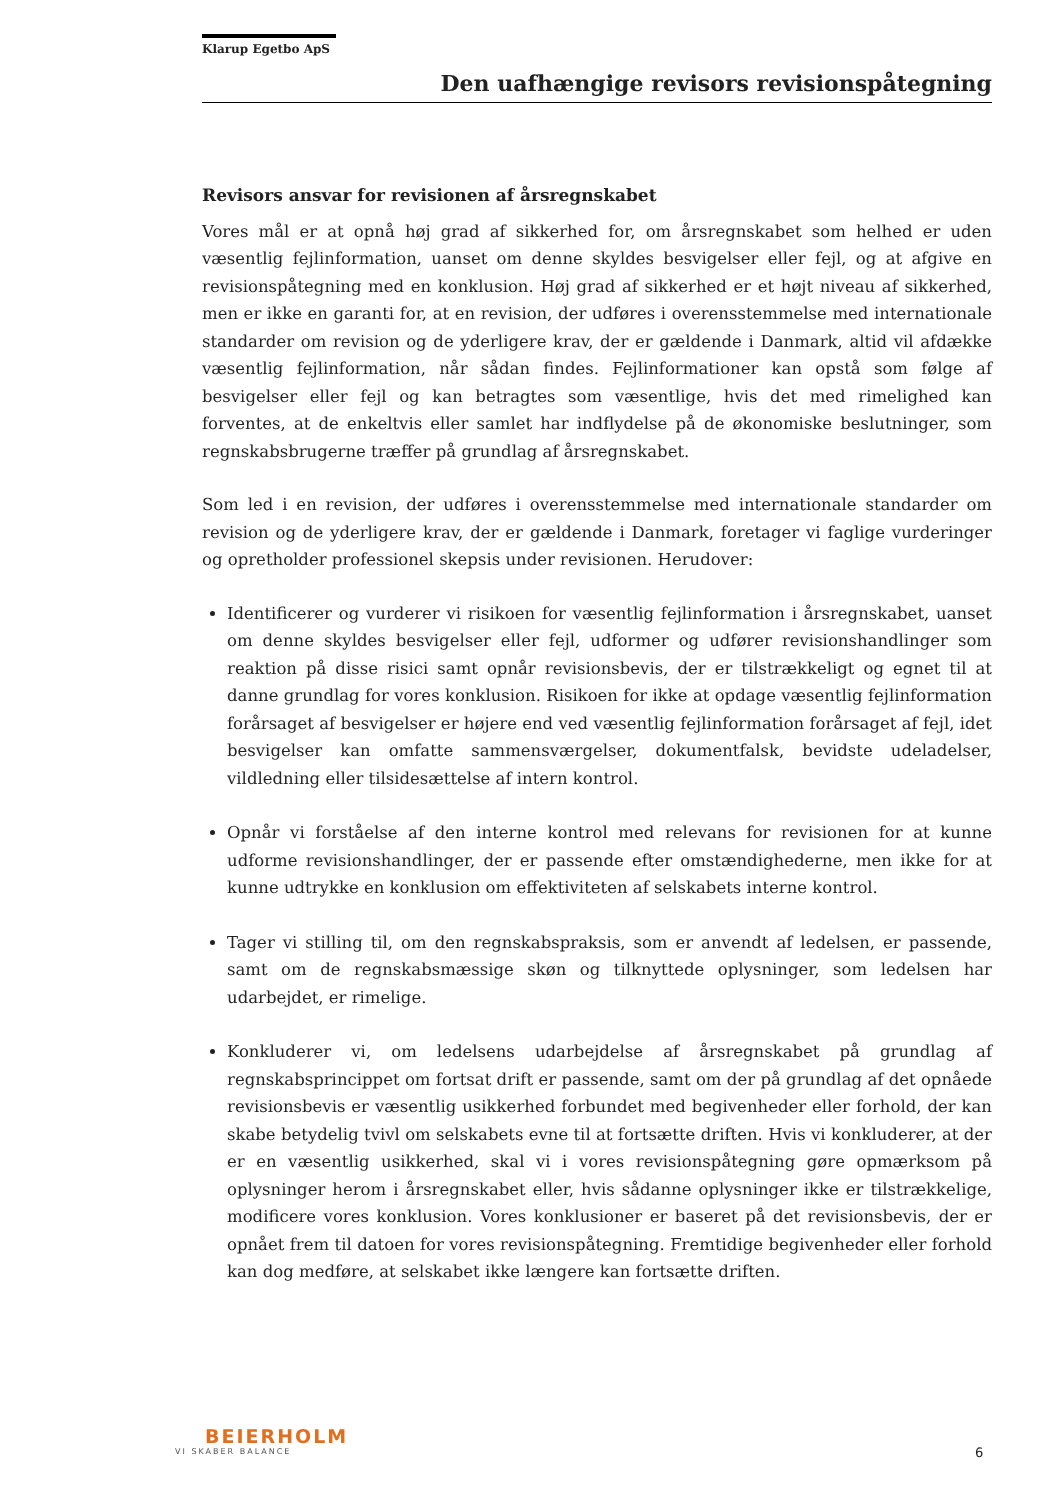Klarup Egetbo ApS
Den uafhængige revisors revisionspåtegning
Revisors ansvar for revisionen af årsregnskabet
Vores mål er at opnå høj grad af sikkerhed for, om årsregnskabet som helhed er uden væsentlig fejlinformation, uanset om denne skyldes besvigelser eller fejl, og at afgive en revisionspåtegning med en konklusion. Høj grad af sikkerhed er et højt niveau af sikkerhed, men er ikke en garanti for, at en revision, der udføres i overensstemmelse med internationale standarder om revision og de yderligere krav, der er gældende i Danmark, altid vil afdække væsentlig fejlinformation, når sådan findes. Fejlinformationer kan opstå som følge af besvigelser eller fejl og kan betragtes som væsentlige, hvis det med rimelighed kan forventes, at de enkeltvis eller samlet har indflydelse på de økonomiske beslutninger, som regnskabsbrugerne træffer på grundlag af årsregnskabet.
Som led i en revision, der udføres i overensstemmelse med internationale standarder om revision og de yderligere krav, der er gældende i Danmark, foretager vi faglige vurderinger og opretholder professionel skepsis under revisionen. Herudover:
Identificerer og vurderer vi risikoen for væsentlig fejlinformation i årsregnskabet, uanset om denne skyldes besvigelser eller fejl, udformer og udfører revisionshandlinger som reaktion på disse risici samt opnår revisionsbevis, der er tilstrækkeligt og egnet til at danne grundlag for vores konklusion. Risikoen for ikke at opdage væsentlig fejlinformation forårsaget af besvigelser er højere end ved væsentlig fejlinformation forårsaget af fejl, idet besvigelser kan omfatte sammensværgelser, dokumentfalsk, bevidste udeladelser, vildledning eller tilsidesættelse af intern kontrol.
Opnår vi forståelse af den interne kontrol med relevans for revisionen for at kunne udforme revisionshandlinger, der er passende efter omstændighederne, men ikke for at kunne udtrykke en konklusion om effektiviteten af selskabets interne kontrol.
Tager vi stilling til, om den regnskabspraksis, som er anvendt af ledelsen, er passende, samt om de regnskabsmæssige skøn og tilknyttede oplysninger, som ledelsen har udarbejdet, er rimelige.
Konkluderer vi, om ledelsens udarbejdelse af årsregnskabet på grundlag af regnskabsprincippet om fortsat drift er passende, samt om der på grundlag af det opnåede revisionsbevis er væsentlig usikkerhed forbundet med begivenheder eller forhold, der kan skabe betydelig tvivl om selskabets evne til at fortsætte driften. Hvis vi konkluderer, at der er en væsentlig usikkerhed, skal vi i vores revisionspåtegning gøre opmærksom på oplysninger herom i årsregnskabet eller, hvis sådanne oplysninger ikke er tilstrækkelige, modificere vores konklusion. Vores konklusioner er baseret på det revisionsbevis, der er opnået frem til datoen for vores revisionspåtegning. Fremtidige begivenheder eller forhold kan dog medføre, at selskabet ikke længere kan fortsætte driften.
BEIERHOLM
VI SKABER BALANCE
6